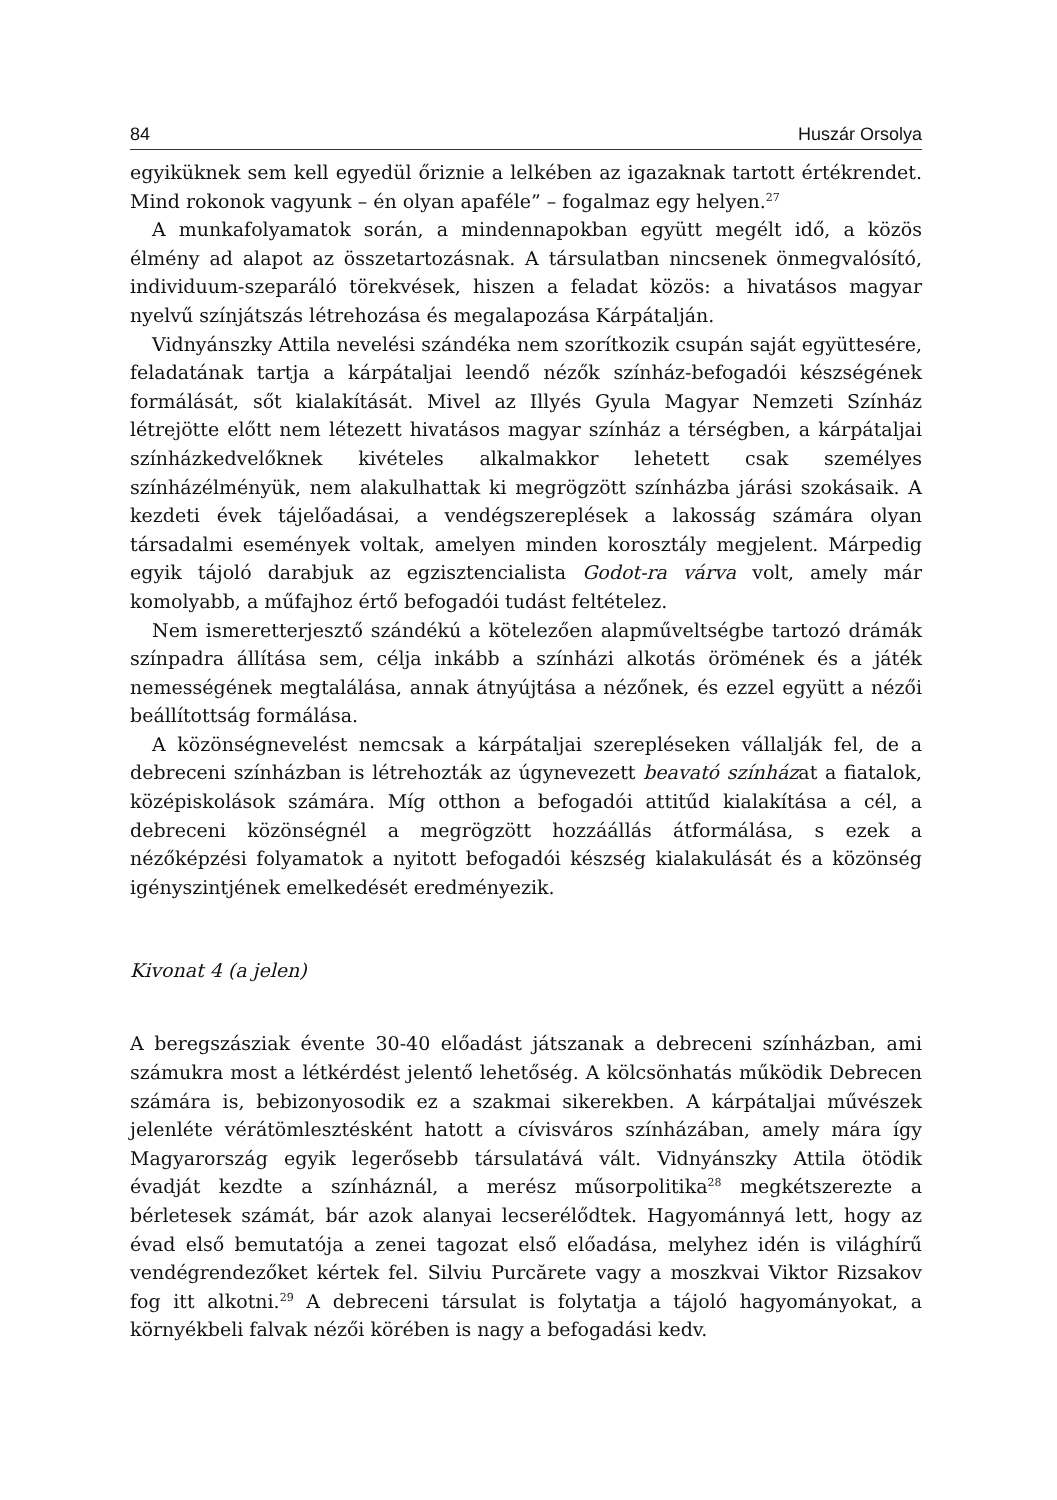84 Huszár Orsolya
egyiküknek sem kell egyedül őriznie a lelkében az igazaknak tartott értékrendet. Mind rokonok vagyunk – én olyan apaféle” – fogalmaz egy helyen.<sup>27</sup>
A munkafolyamatok során, a mindennapokban együtt megélt idő, a közös élmény ad alapot az összetartozásnak. A társulatban nincsenek önmegvalósító, individuum-szeparáló törekvések, hiszen a feladat közös: a hivatásos magyar nyelvű színjátszás létrehozása és megalapozása Kárpátalján.
Vidnyánszky Attila nevelési szándéka nem szorítkozik csupán saját együttesére, feladatának tartja a kárpátaljai leendő nézők színház-befogadói készségének formálását, sőt kialakítását. Mivel az Illyés Gyula Magyar Nemzeti Színház létrejötte előtt nem létezett hivatásos magyar színház a térségben, a kárpátaljai színházkedvelőknek kivételes alkalmakkor lehetett csak személyes színházélményük, nem alakulhattak ki megrögzött színházba járási szokásaik. A kezdeti évek tájelőadásai, a vendégszereplések a lakosság számára olyan társadalmi események voltak, amelyen minden korosztály megjelent. Márpedig egyik tájoló darabjuk az egzisztencialista Godot-ra várva volt, amely már komolyabb, a műfajhoz értő befogadói tudást feltételez.
Nem ismeretterjesztő szándékú a kötelezően alapműveltségbe tartozó drámák színpadra állítása sem, célja inkább a színházi alkotás örömének és a játék nemességének megtalálása, annak átnyújtása a nézőnek, és ezzel együtt a nézői beállítottság formálása.
A közönségnevelést nemcsak a kárpátaljai szerepléseken vállalják fel, de a debreceni színházban is létrehozták az úgynevezett beavató színházat a fiatalok, középiskolások számára. Míg otthon a befogadói attitűd kialakítása a cél, a debreceni közönségnél a megrögzött hozzáállás átformálása, s ezek a nézőképzési folyamatok a nyitott befogadói készség kialakulását és a közönség igényszintjének emelkedését eredményezik.
Kivonat 4 (a jelen)
A beregszásziak évente 30-40 előadást játszanak a debreceni színházban, ami számukra most a létkérdést jelentő lehetőség. A kölcsönhatás működik Debrecen számára is, bebizonyosodik ez a szakmai sikerekben. A kárpátaljai művészek jelenléte vérátömlesztésként hatott a cívisváros színházában, amely mára így Magyarország egyik legerősebb társulatává vált. Vidnyánszky Attila ötödik évadját kezdte a színháznál, a merész műsorpolitika<sup>28</sup> megkétszerezte a bérletesek számát, bár azok alanyai lecserélődtek. Hagyománnyá lett, hogy az évad első bemutatója a zenei tagozat első előadása, melyhez idén is világhírű vendégrendezőket kértek fel. Silviu Purcărete vagy a moszkvai Viktor Rizsakov fog itt alkotni.<sup>29</sup> A debreceni társulat is folytatja a tájoló hagyományokat, a környékbeli falvak nézői körében is nagy a befogadási kedv.